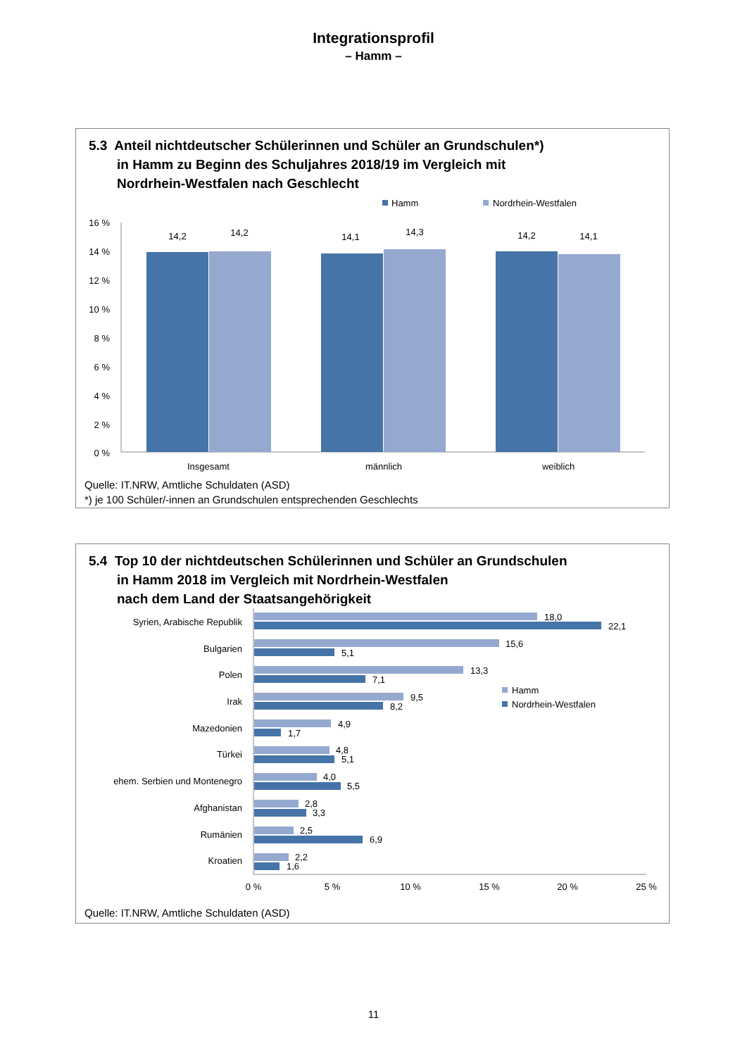Integrationsprofil
– Hamm –
5.3 Anteil nichtdeutscher Schülerinnen und Schüler an Grundschulen*)
in Hamm zu Beginn des Schuljahres 2018/19 im Vergleich mit
Nordrhein-Westfalen nach Geschlecht
Hamm
Nordrhein-Westfalen
16 %
14 %
12 %
10 %
8 %
6 %
4 %
2 %
0 %
14,2
14,2
14,1
14,3
14,2
14,1
Insgesamt
männlich
weiblich
Quelle: IT.NRW, Amtliche Schuldaten (ASD)
*) je 100 Schüler/-innen an Grundschulen entsprechenden Geschlechts
5.4 Top 10 der nichtdeutschen Schülerinnen und Schüler an Grundschulen
in Hamm 2018 im Vergleich mit Nordrhein-Westfalen
nach dem Land der Staatsangehörigkeit
Syrien, Arabische Republik
Bulgarien
Polen
Irak
Mazedonien
Türkei
ehem. Serbien und Montenegro
Afghanistan
Rumänien
Kroatien
18,0
22,1
15,6
5,1
13,3
7,1
9,5
8,2
4,9
1,7
4,8
5,1
4,0
5,5
2,8
3,3
2,5
6,9
2,2
1,6
Hamm
Nordrhein-Westfalen
0 %
5 %
10 %
15 %
20 %
25 %
Quelle: IT.NRW, Amtliche Schuldaten (ASD)
11